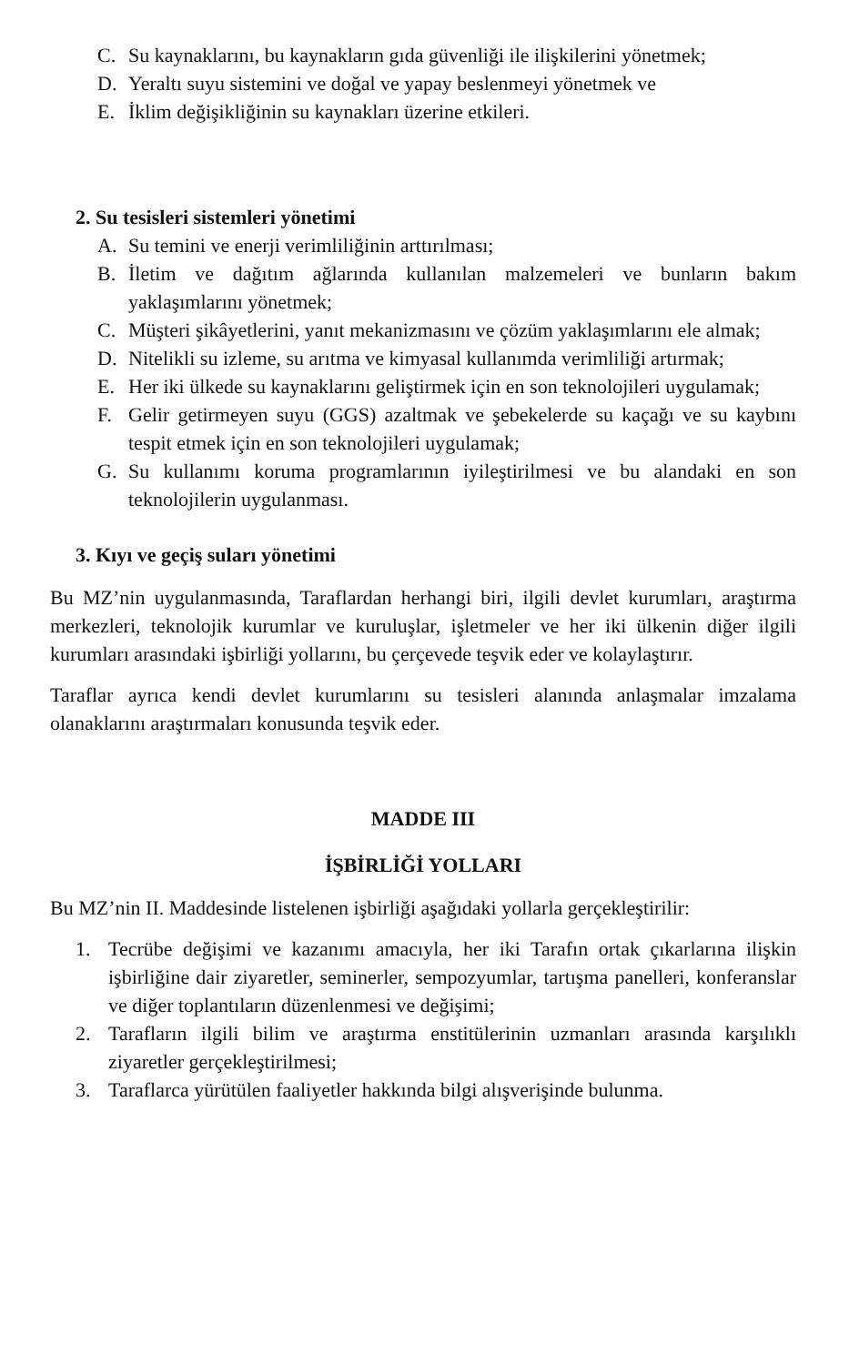C. Su kaynaklarını, bu kaynakların gıda güvenliği ile ilişkilerini yönetmek;
D. Yeraltı suyu sistemini ve doğal ve yapay beslenmeyi yönetmek ve
E. İklim değişikliğinin su kaynakları üzerine etkileri.
2. Su tesisleri sistemleri yönetimi
A. Su temini ve enerji verimliliğinin arttırılması;
B. İletim ve dağıtım ağlarında kullanılan malzemeleri ve bunların bakım yaklaşımlarını yönetmek;
C. Müşteri şikâyetlerini, yanıt mekanizmasını ve çözüm yaklaşımlarını ele almak;
D. Nitelikli su izleme, su arıtma ve kimyasal kullanımda verimliliği artırmak;
E. Her iki ülkede su kaynaklarını geliştirmek için en son teknolojileri uygulamak;
F. Gelir getirmeyen suyu (GGS) azaltmak ve şebekelerde su kaçağı ve su kaybını tespit etmek için en son teknolojileri uygulamak;
G. Su kullanımı koruma programlarının iyileştirilmesi ve bu alandaki en son teknolojilerin uygulanması.
3. Kıyı ve geçiş suları yönetimi
Bu MZ’nin uygulanmasında, Taraflardan herhangi biri, ilgili devlet kurumları, araştırma merkezleri, teknolojik kurumlar ve kuruluşlar, işletmeler ve her iki ülkenin diğer ilgili kurumları arasındaki işbirliği yollarını, bu çerçevede teşvik eder ve kolaylaştırır.
Taraflar ayrıca kendi devlet kurumlarını su tesisleri alanında anlaşmalar imzalama olanaklarını araştırmaları konusunda teşvik eder.
MADDE III
İŞBİRLİĞİ YOLLARI
Bu MZ’nin II. Maddesinde listelenen işbirliği aşağıdaki yollarla gerçekleştirilir:
1. Tecrübe değişimi ve kazanımı amacıyla, her iki Tarafın ortak çıkarlarına ilişkin işbirliğine dair ziyaretler, seminerler, sempozyumlar, tartışma panelleri, konferanslar ve diğer toplantıların düzenlenmesi ve değişimi;
2. Tarafların ilgili bilim ve araştırma enstitülerinin uzmanları arasında karşılıklı ziyaretler gerçekleştirilmesi;
3. Taraflarca yürütülen faaliyetler hakkında bilgi alışverişinde bulunma.